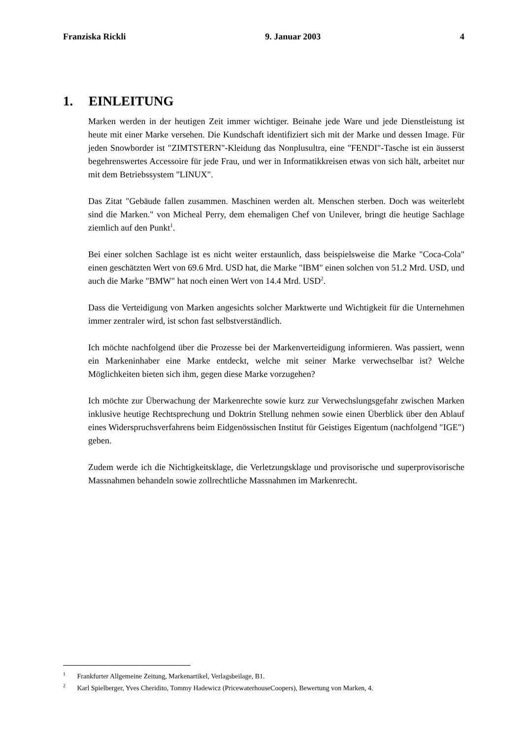Franziska Rickli 9. Januar 2003 4
1. EINLEITUNG
Marken werden in der heutigen Zeit immer wichtiger. Beinahe jede Ware und jede Dienstleistung ist heute mit einer Marke versehen. Die Kundschaft identifiziert sich mit der Marke und dessen Image. Für jeden Snowborder ist "ZIMTSTERN"-Kleidung das Nonplusultra, eine "FENDI"-Tasche ist ein äusserst begehrenswertes Accessoire für jede Frau, und wer in Informatikkreisen etwas von sich hält, arbeitet nur mit dem Betriebssystem "LINUX".
Das Zitat "Gebäude fallen zusammen. Maschinen werden alt. Menschen sterben. Doch was weiterlebt sind die Marken." von Micheal Perry, dem ehemaligen Chef von Unilever, bringt die heutige Sachlage ziemlich auf den Punkt<sup>1</sup>.
Bei einer solchen Sachlage ist es nicht weiter erstaunlich, dass beispielsweise die Marke "Coca-Cola" einen geschätzten Wert von 69.6 Mrd. USD hat, die Marke "IBM" einen solchen von 51.2 Mrd. USD, und auch die Marke "BMW" hat noch einen Wert von 14.4 Mrd. USD<sup>2</sup>.
Dass die Verteidigung von Marken angesichts solcher Marktwerte und Wichtigkeit für die Unternehmen immer zentraler wird, ist schon fast selbstverständlich.
Ich möchte nachfolgend über die Prozesse bei der Markenverteidigung informieren. Was passiert, wenn ein Markeninhaber eine Marke entdeckt, welche mit seiner Marke verwechselbar ist? Welche Möglichkeiten bieten sich ihm, gegen diese Marke vorzugehen?
Ich möchte zur Überwachung der Markenrechte sowie kurz zur Verwechslungsgefahr zwischen Marken inklusive heutige Rechtsprechung und Doktrin Stellung nehmen sowie einen Überblick über den Ablauf eines Widerspruchsverfahrens beim Eidgenössischen Institut für Geistiges Eigentum (nachfolgend "IGE") geben.
Zudem werde ich die Nichtigkeitsklage, die Verletzungsklage und provisorische und superprovisorische Massnahmen behandeln sowie zollrechtliche Massnahmen im Markenrecht.
<sup>1</sup> Frankfurter Allgemeine Zeitung, Markenartikel, Verlagsbeilage, B1.
<sup>2</sup> Karl Spielberger, Yves Cheridito, Tommy Hadewicz (PricewaterhouseCoopers), Bewertung von Marken, 4.